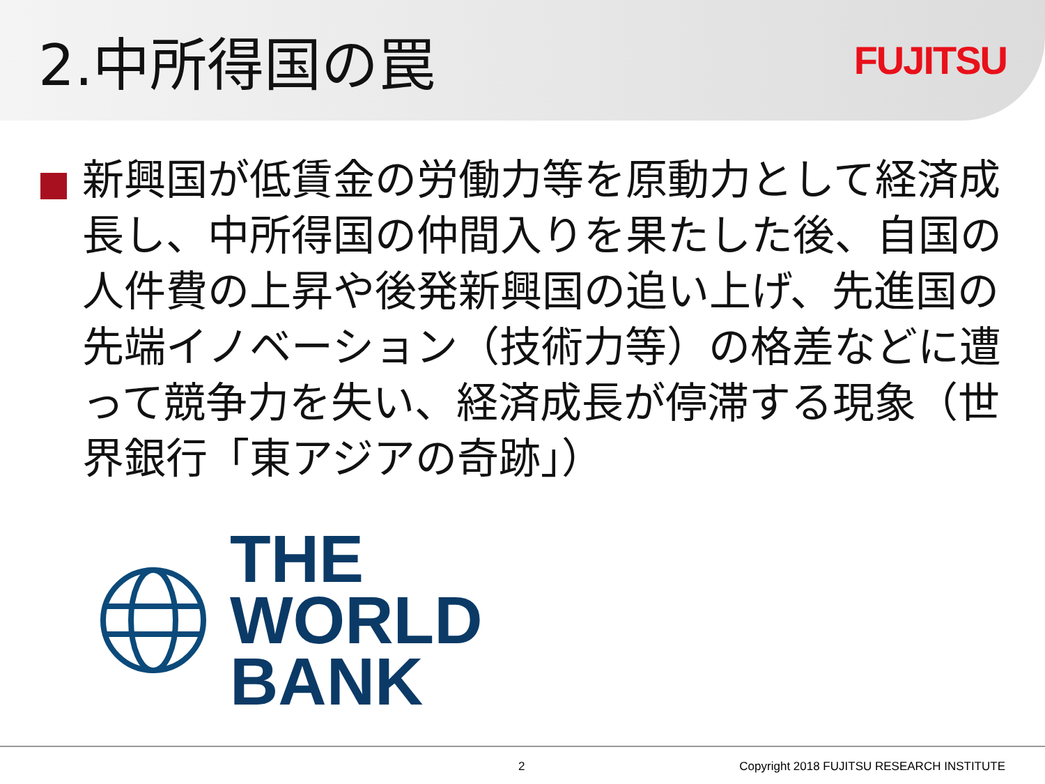2.中所得国の罠
FUJITSU
新興国が低賃金の労働力等を原動力として経済成長し、中所得国の仲間入りを果たした後、自国の人件費の上昇や後発新興国の追い上げ、先進国の先端イノベーション（技術力等）の格差などに遭って競争力を失い、経済成長が停滞する現象（世界銀行「東アジアの奇跡」）
THE
WORLD
BANK
2 Copyright 2018 FUJITSU RESEARCH INSTITUTE